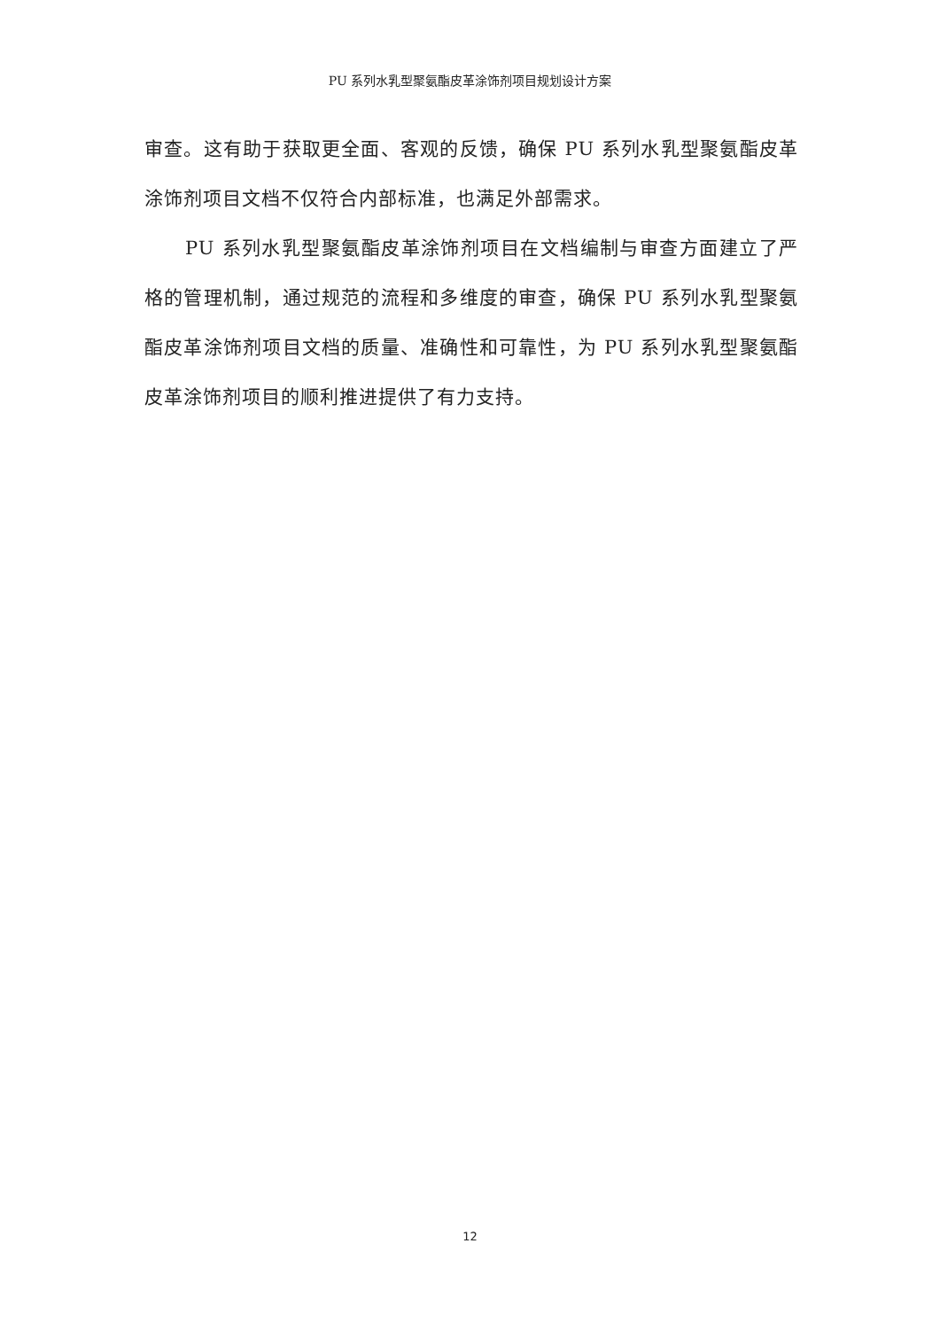PU 系列水乳型聚氨酯皮革涂饰剂项目规划设计方案
审查。这有助于获取更全面、客观的反馈，确保 PU 系列水乳型聚氨酯皮革涂饰剂项目文档不仅符合内部标准，也满足外部需求。
PU 系列水乳型聚氨酯皮革涂饰剂项目在文档编制与审查方面建立了严格的管理机制，通过规范的流程和多维度的审查，确保 PU 系列水乳型聚氨酯皮革涂饰剂项目文档的质量、准确性和可靠性，为 PU 系列水乳型聚氨酯皮革涂饰剂项目的顺利推进提供了有力支持。
12